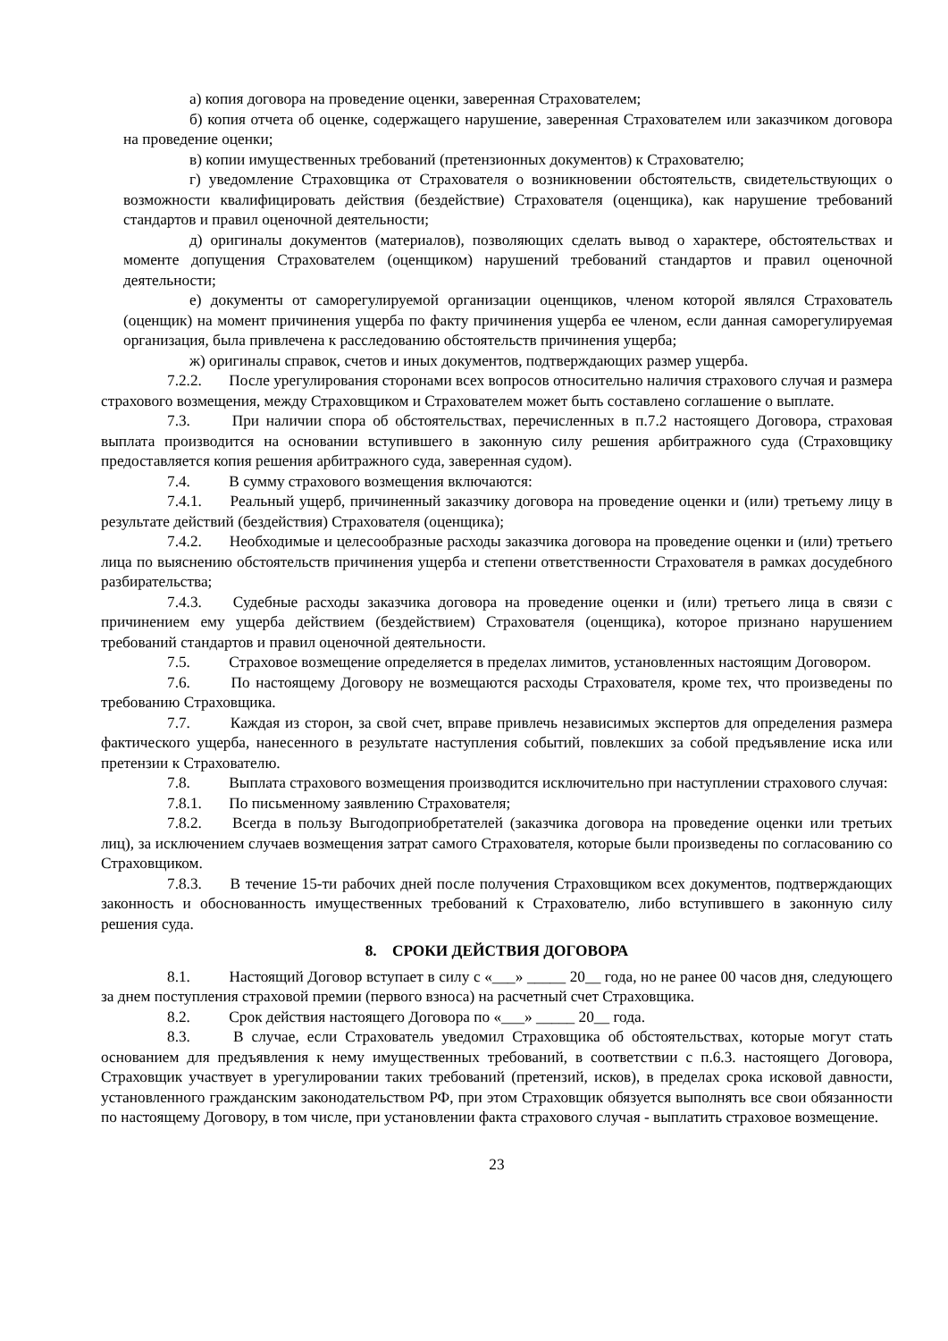а) копия договора на проведение оценки, заверенная Страхователем;
б) копия отчета об оценке, содержащего нарушение, заверенная Страхователем или заказчиком договора на проведение оценки;
в) копии имущественных требований (претензионных документов) к Страхователю;
г) уведомление Страховщика от Страхователя о возникновении обстоятельств, свидетельствующих о возможности квалифицировать действия (бездействие) Страхователя (оценщика), как нарушение требований стандартов и правил оценочной деятельности;
д) оригиналы документов (материалов), позволяющих сделать вывод о характере, обстоятельствах и моменте допущения Страхователем (оценщиком) нарушений требований стандартов и правил оценочной деятельности;
е) документы от саморегулируемой организации оценщиков, членом которой являлся Страхователь (оценщик) на момент причинения ущерба по факту причинения ущерба ее членом, если данная саморегулируемая организация, была привлечена к расследованию обстоятельств причинения ущерба;
ж) оригиналы справок, счетов и иных документов, подтверждающих размер ущерба.
7.2.2. После урегулирования сторонами всех вопросов относительно наличия страхового случая и размера страхового возмещения, между Страховщиком и Страхователем может быть составлено соглашение о выплате.
7.3. При наличии спора об обстоятельствах, перечисленных в п.7.2 настоящего Договора, страховая выплата производится на основании вступившего в законную силу решения арбитражного суда (Страховщику предоставляется копия решения арбитражного суда, заверенная судом).
7.4. В сумму страхового возмещения включаются:
7.4.1. Реальный ущерб, причиненный заказчику договора на проведение оценки и (или) третьему лицу в результате действий (бездействия) Страхователя (оценщика);
7.4.2. Необходимые и целесообразные расходы заказчика договора на проведение оценки и (или) третьего лица по выяснению обстоятельств причинения ущерба и степени ответственности Страхователя в рамках досудебного разбирательства;
7.4.3. Судебные расходы заказчика договора на проведение оценки и (или) третьего лица в связи с причинением ему ущерба действием (бездействием) Страхователя (оценщика), которое признано нарушением требований стандартов и правил оценочной деятельности.
7.5. Страховое возмещение определяется в пределах лимитов, установленных настоящим Договором.
7.6. По настоящему Договору не возмещаются расходы Страхователя, кроме тех, что произведены по требованию Страховщика.
7.7. Каждая из сторон, за свой счет, вправе привлечь независимых экспертов для определения размера фактического ущерба, нанесенного в результате наступления событий, повлекших за собой предъявление иска или претензии к Страхователю.
7.8. Выплата страхового возмещения производится исключительно при наступлении страхового случая:
7.8.1. По письменному заявлению Страхователя;
7.8.2. Всегда в пользу Выгодоприобретателей (заказчика договора на проведение оценки или третьих лиц), за исключением случаев возмещения затрат самого Страхователя, которые были произведены по согласованию со Страховщиком.
7.8.3. В течение 15-ти рабочих дней после получения Страховщиком всех документов, подтверждающих законность и обоснованность имущественных требований к Страхователю, либо вступившего в законную силу решения суда.
8. СРОКИ ДЕЙСТВИЯ ДОГОВОРА
8.1. Настоящий Договор вступает в силу с «___» _____ 20__ года, но не ранее 00 часов дня, следующего за днем поступления страховой премии (первого взноса) на расчетный счет Страховщика.
8.2. Срок действия настоящего Договора по «___» _____ 20__ года.
8.3. В случае, если Страхователь уведомил Страховщика об обстоятельствах, которые могут стать основанием для предъявления к нему имущественных требований, в соответствии с п.6.3. настоящего Договора, Страховщик участвует в урегулировании таких требований (претензий, исков), в пределах срока исковой давности, установленного гражданским законодательством РФ, при этом Страховщик обязуется выполнять все свои обязанности по настоящему Договору, в том числе, при установлении факта страхового случая - выплатить страховое возмещение.
23